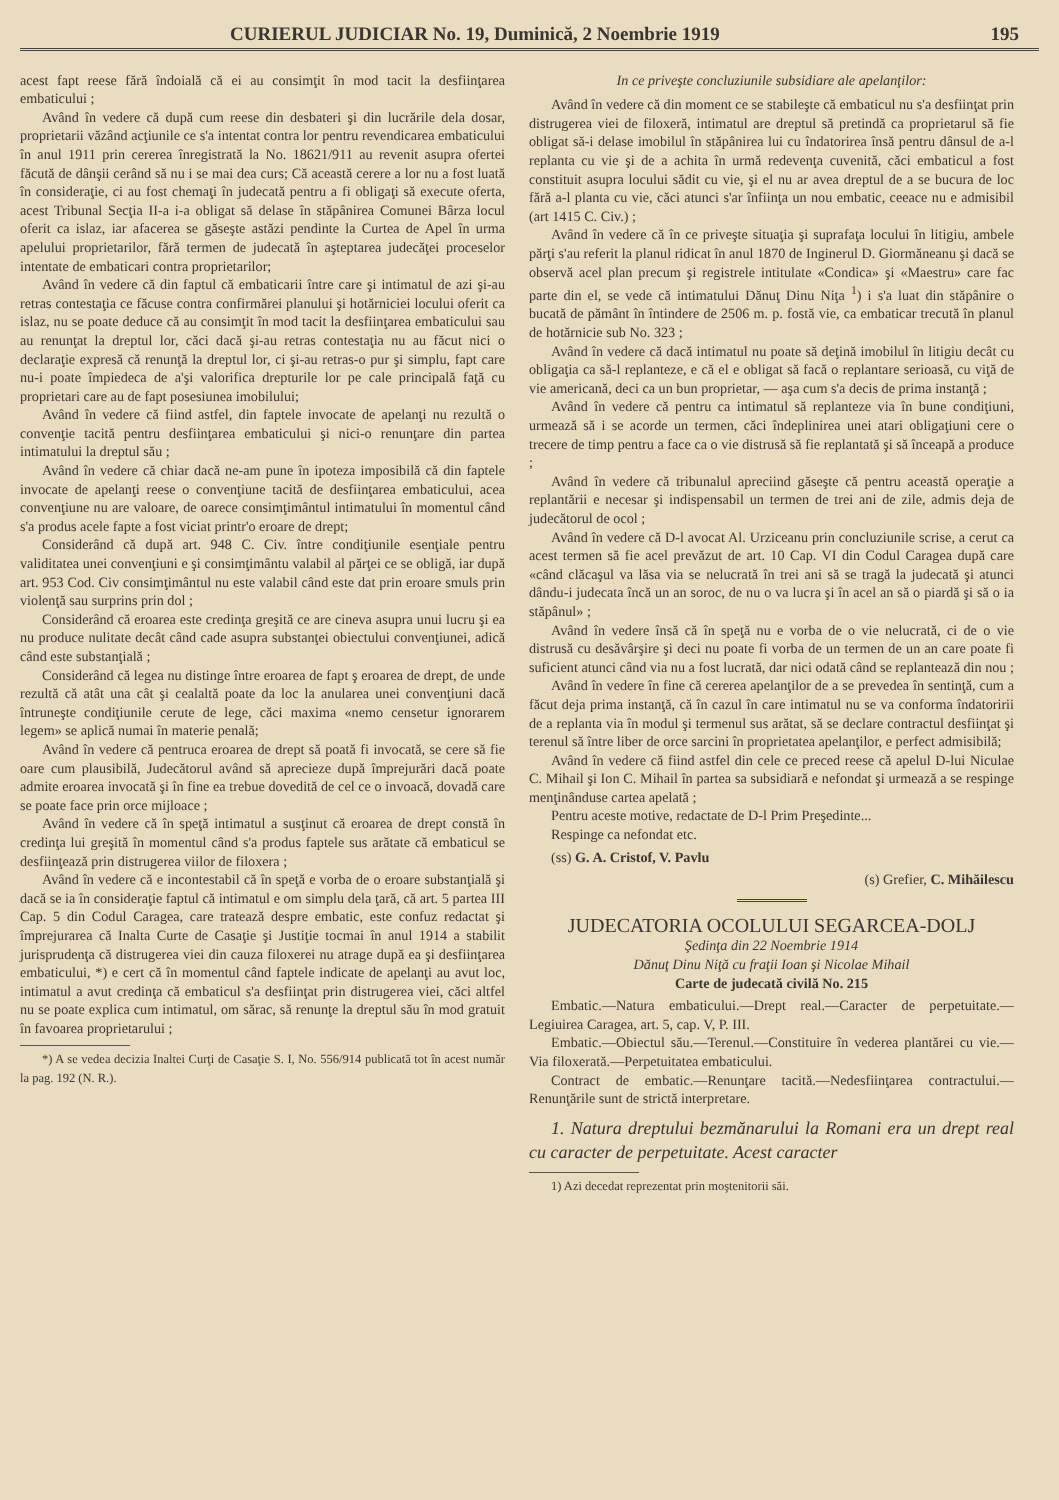CURIERUL JUDICIAR No. 19, Duminică, 2 Noembrie 1919 195
acest fapt reese fără îndoială că ei au consimţit în mod tacit la desfiinţarea embaticului ;
Având în vedere că după cum reese din desbateri şi din lucrările dela dosar, proprietarii văzând acţiunile ce s'a intentat contra lor pentru revendicarea embaticului în anul 1911 prin cererea înregistrată la No. 18621/911 au revenit asupra ofertei făcută de dânşii cerând să nu i se mai dea curs; Că această cerere a lor nu a fost luată în consideraţie, ci au fost chemaţi în judecată pentru a fi obligaţi să execute oferta, acest Tribunal Secţia II-a i-a obligat să delase în stăpânirea Comunei Bârza locul oferit ca islaz, iar afacerea se găseşte astăzi pendinte la Curtea de Apel în urma apelului proprietarilor, fără termen de judecată în aşteptarea judecăţei proceselor intentate de embaticari contra proprietarilor;
Având în vedere că din faptul că embaticarii între care şi intimatul de azi şi-au retras contestaţia ce făcuse contra confirmărei planului şi hotărniciei locului oferit ca islaz, nu se poate deduce că au consimţit în mod tacit la desfiinţarea embaticului sau au renunţat la dreptul lor, căci dacă şi-au retras contestaţia nu au făcut nici o declaraţie expresă că renunţă la dreptul lor, ci şi-au retras-o pur şi simplu, fapt care nu-i poate împiedeca de a'şi valorifica drepturile lor pe cale principală faţă cu proprietari care au de fapt posesiunea imobilului;
Având în vedere că fiind astfel, din faptele invocate de apelanţi nu rezultă o convenţie tacită pentru desfiinţarea embaticului şi nici-o renunţare din partea intimatului la dreptul său ;
Având în vedere că chiar dacă ne-am pune în ipoteza imposibilă că din faptele invocate de apelanţi reese o convenţiune tacită de desfiinţarea embaticului, acea convenţiune nu are valoare, de oarece consimţimântul intimatului în momentul când s'a produs acele fapte a fost viciat printr'o eroare de drept;
Considerând că după art. 948 C. Civ. între condiţiunile esenţiale pentru validitatea unei convenţiuni e şi consimţimântu valabil al părţei ce se obligă, iar după art. 953 Cod. Civ consimţimântul nu este valabil când este dat prin eroare smuls prin violenţă sau surprins prin dol ;
Considerând că eroarea este credinţa greşită ce are cineva asupra unui lucru şi ea nu produce nulitate decât când cade asupra substanţei obiectului convenţiunei, adică când este substanţială ;
Considerând că legea nu distinge între eroarea de fapt ş eroarea de drept, de unde rezultă că atât una cât şi cealaltă poate da loc la anularea unei convenţiuni dacă întruneşte condiţiunile cerute de lege, căci maxima «nemo censetur ignorarem legem» se aplică numai în materie penală;
Având în vedere că pentruca eroarea de drept să poată fi invocată, se cere să fie oare cum plausibilă, Judecătorul având să aprecieze după împrejurări dacă poate admite eroarea invocată şi în fine ea trebue dovedită de cel ce o invoacă, dovadă care se poate face prin orce mijloace ;
Având în vedere că în speţă intimatul a susţinut că eroarea de drept constă în credinţa lui greşită în momentul când s'a produs faptele sus arătate că embaticul se desfiinţează prin distrugerea viilor de filoxera ;
Având în vedere că e incontestabil că în speţă e vorba de o eroare substanţială şi dacă se ia în consideraţie faptul că intimatul e om simplu dela ţară, că art. 5 partea III Cap. 5 din Codul Caragea, care tratează despre embatic, este confuz redactat şi împrejurarea că Inalta Curte de Casaţie şi Justiţie tocmai în anul 1914 a stabilit jurisprudenţa că distrugerea viei din cauza filoxerei nu atrage după ea şi desfiinţarea embaticului, *) e cert că în momentul când faptele indicate de apelanţi au avut loc, intimatul a avut credinţa că embaticul s'a desfiinţat prin distrugerea viei, căci altfel nu se poate explica cum intimatul, om sărac, să renunţe la dreptul său în mod gratuit în favoarea proprietarului ;
*) A se vedea decizia Inaltei Curţi de Casaţie S. I, No. 556/914 publicată tot în acest număr la pag. 192 (N. R.).
In ce priveşte concluziunile subsidiare ale apelanţilor:
Având în vedere că din moment ce se stabileşte că embaticul nu s'a desfiinţat prin distrugerea viei de filoxeră, intimatul are dreptul să pretindă ca proprietarul să fie obligat să-i delase imobilul în stăpânirea lui cu îndatorirea însă pentru dânsul de a-l replanta cu vie şi de a achita în urmă redevenţa cuvenită, căci embaticul a fost constituit asupra locului sădit cu vie, şi el nu ar avea dreptul de a se bucura de loc fără a-l planta cu vie, căci atunci s'ar înfiinţa un nou embatic, ceeace nu e admisibil (art 1415 C. Civ.) ;
Având în vedere că în ce priveşte situaţia şi suprafaţa locului în litigiu, ambele părţi s'au referit la planul ridicat în anul 1870 de Inginerul D. Giormăneanu şi dacă se observă acel plan precum şi registrele intitulate «Condica» şi «Maestru» care fac parte din el, se vede că intimatului Dănuţ Dinu Niţa <sup>1</sup>) i s'a luat din stăpânire o bucată de pământ în întindere de 2506 m. p. fostă vie, ca embaticar trecută în planul de hotărnicie sub No. 323 ;
Având în vedere că dacă intimatul nu poate să deţină imobilul în litigiu decât cu obligaţia ca să-l replanteze, e că el e obligat să facă o replantare serioasă, cu viţă de vie americană, deci ca un bun proprietar, — aşa cum s'a decis de prima instanţă ;
Având în vedere că pentru ca intimatul să replanteze via în bune condiţiuni, urmează să i se acorde un termen, căci îndeplinirea unei atari obligaţiuni cere o trecere de timp pentru a face ca o vie distrusă să fie replantată şi să înceapă a produce ;
Având în vedere că tribunalul apreciind găseşte că pentru această operaţie a replantării e necesar şi indispensabil un termen de trei ani de zile, admis deja de judecătorul de ocol ;
Având în vedere că D-l avocat Al. Urziceanu prin concluziunile scrise, a cerut ca acest termen să fie acel prevăzut de art. 10 Cap. VI din Codul Caragea după care «când clăcaşul va lăsa via se nelucrată în trei ani să se tragă la judecată şi atunci dându-i judecata încă un an soroc, de nu o va lucra şi în acel an să o piardă şi să o ia stăpânul» ;
Având în vedere însă că în speţă nu e vorba de o vie nelucrată, ci de o vie distrusă cu desăvârşire şi deci nu poate fi vorba de un termen de un an care poate fi suficient atunci când via nu a fost lucrată, dar nici odată când se replantează din nou ;
Având în vedere în fine că cererea apelanţilor de a se prevedea în sentinţă, cum a făcut deja prima instanţă, că în cazul în care intimatul nu se va conforma îndatoririi de a replanta via în modul şi termenul sus arătat, să se declare contractul desfiinţat şi terenul să între liber de orce sarcini în proprietatea apelanţilor, e perfect admisibilă;
Având în vedere că fiind astfel din cele ce preced reese că apelul D-lui Niculae C. Mihail şi Ion C. Mihail în partea sa subsidiară e nefondat şi urmează a se respinge menţinânduse cartea apelată ;
Pentru aceste motive, redactate de D-l Prim Preşedinte...
Respinge ca nefondat etc.
(ss) G. A. Cristof, V. Pavlu
(s) Grefier, C. Mihăilescu
JUDECATORIA OCOLULUI SEGARCEA-DOLJ
Şedinţa din 22 Noembrie 1914
Dănuţ Dinu Niţă cu fraţii Ioan şi Nicolae Mihail
Carte de judecată civilă No. 215
Embatic.—Natura embaticului.—Drept real.—Caracter de perpetuitate.—Legiuirea Caragea, art. 5, cap. V, P. III.
Embatic.—Obiectul său.—Terenul.—Constituire în vederea plantărei cu vie.—Via filoxerată.—Perpetuitatea embaticului.
Contract de embatic.—Renunţare tacită.—Nedesfiinţarea contractului.—Renunţările sunt de strictă interpretare.
1. Natura dreptului bezmănarului la Romani era un drept real cu caracter de perpetuitate. Acest caracter
1) Azi decedat reprezentat prin moştenitorii săi.